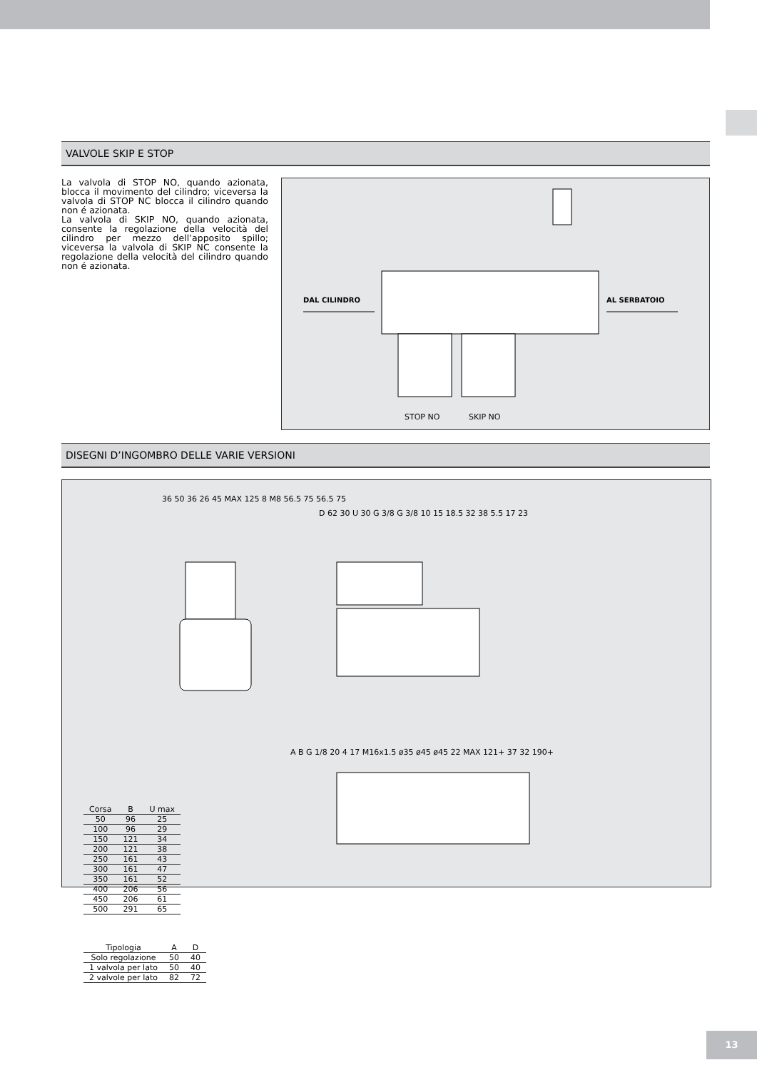VALVOLE SKIP E STOP
La valvola di STOP NO, quando azionata, blocca il movimento del cilindro; viceversa la valvola di STOP NC blocca il cilindro quando non é azionata.
La valvola di SKIP NO, quando azionata, consente la regolazione della velocità del cilindro per mezzo dell’apposito spillo; viceversa la valvola di SKIP NC consente la regolazione della velocità del cilindro quando non é azionata.
DAL CILINDRO AL SERBATOIO
STOP NO SKIP NO
DISEGNI D’INGOMBRO DELLE VARIE VERSIONI
36 50 36 26 45 MAX 125 8 M8 56.5 75 56.5 75
D 62 30 U 30 G 3/8 G 3/8 10 15 18.5 32 38 5.5 17 23
A B G 1/8 20 4 17 M16x1.5 ø35 ø45 ø45 22 MAX 121+ 37 32 190+
| Corsa | B | U max |
| --- | --- | --- |
| 50 | 96 | 25 |
| 100 | 96 | 29 |
| 150 | 121 | 34 |
| 200 | 121 | 38 |
| 250 | 161 | 43 |
| 300 | 161 | 47 |
| 350 | 161 | 52 |
| 400 | 206 | 56 |
| 450 | 206 | 61 |
| 500 | 291 | 65 |
| Tipologia | A | D |
| --- | --- | --- |
| Solo regolazione | 50 | 40 |
| 1 valvola per lato | 50 | 40 |
| 2 valvole per lato | 82 | 72 |
13